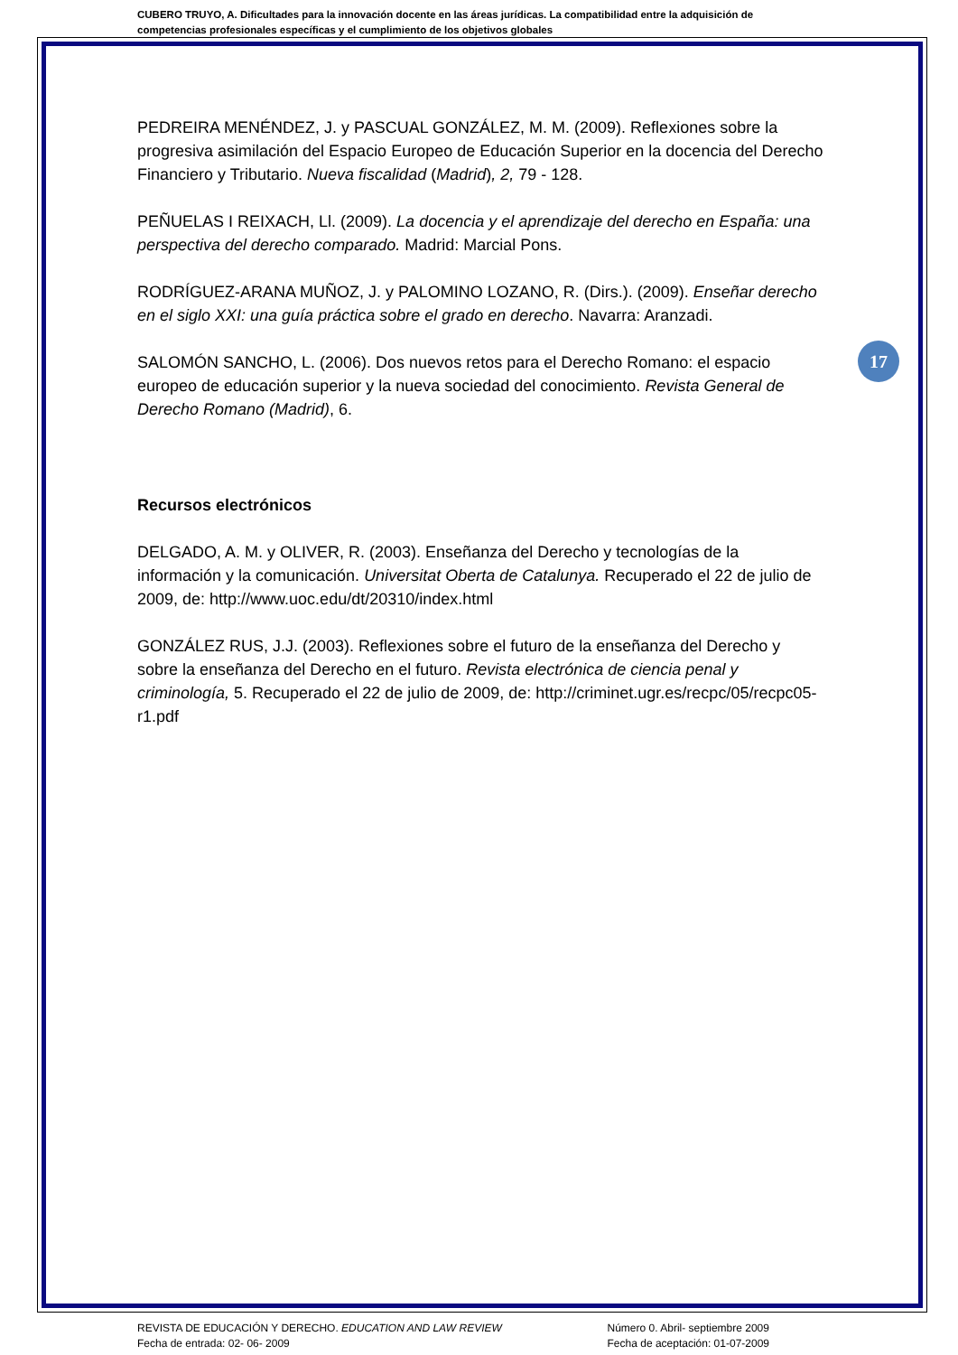CUBERO TRUYO, A. Dificultades para la innovación docente en las áreas jurídicas. La compatibilidad entre la adquisición de competencias profesionales específicas y el cumplimiento de los objetivos globales
PEDREIRA MENÉNDEZ, J. y PASCUAL GONZÁLEZ, M. M. (2009). Reflexiones sobre la progresiva asimilación del Espacio Europeo de Educación Superior en la docencia del Derecho Financiero y Tributario. Nueva fiscalidad (Madrid), 2, 79 - 128.
PEÑUELAS I REIXACH, Ll. (2009). La docencia y el aprendizaje del derecho en España: una perspectiva del derecho comparado. Madrid: Marcial Pons.
RODRÍGUEZ-ARANA MUÑOZ, J. y PALOMINO LOZANO, R. (Dirs.). (2009). Enseñar derecho en el siglo XXI: una guía práctica sobre el grado en derecho. Navarra: Aranzadi.
SALOMÓN SANCHO, L. (2006). Dos nuevos retos para el Derecho Romano: el espacio europeo de educación superior y la nueva sociedad del conocimiento. Revista General de Derecho Romano (Madrid), 6.
Recursos electrónicos
DELGADO, A. M. y OLIVER, R. (2003). Enseñanza del Derecho y tecnologías de la información y la comunicación. Universitat Oberta de Catalunya. Recuperado el 22 de julio de 2009, de: http://www.uoc.edu/dt/20310/index.html
GONZÁLEZ RUS, J.J. (2003). Reflexiones sobre el futuro de la enseñanza del Derecho y sobre la enseñanza del Derecho en el futuro. Revista electrónica de ciencia penal y criminología, 5. Recuperado el 22 de julio de 2009, de: http://criminet.ugr.es/recpc/05/recpc05-r1.pdf
17
REVISTA DE EDUCACIÓN Y DERECHO. EDUCATION AND LAW REVIEW
Fecha de entrada: 02- 06- 2009
Número 0. Abril- septiembre 2009
Fecha de aceptación: 01-07-2009